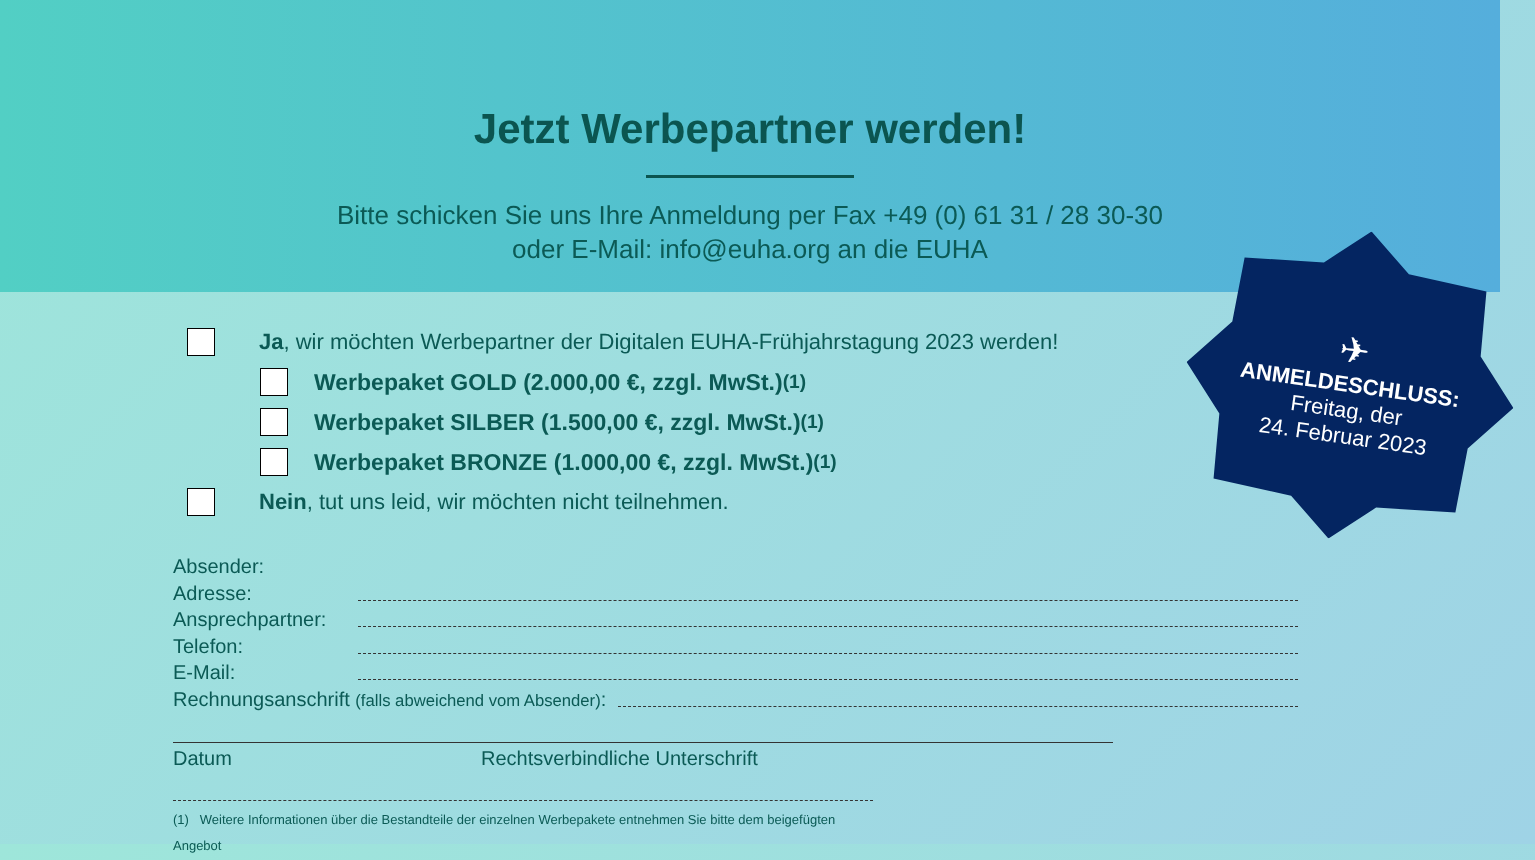Jetzt Werbepartner werden!
Bitte schicken Sie uns Ihre Anmeldung per Fax +49 (0) 61 31 / 28 30-30
oder E-Mail: info@euha.org an die EUHA
Ja, wir möchten Werbepartner der Digitalen EUHA-Frühjahrstagung 2023 werden!
Werbepaket GOLD (2.000,00 €, zzgl. MwSt.)<sup>(1)</sup>
Werbepaket SILBER (1.500,00 €, zzgl. MwSt.)<sup>(1)</sup>
Werbepaket BRONZE (1.000,00 €, zzgl. MwSt.)<sup>(1)</sup>
Nein, tut uns leid, wir möchten nicht teilnehmen.
Absender:
Adresse:
Ansprechpartner:
Telefon:
E-Mail:
Rechnungsanschrift (falls abweichend vom Absender):
Datum Rechtsverbindliche Unterschrift
(1) Weitere Informationen über die Bestandteile der einzelnen Werbepakete entnehmen Sie bitte dem beigefügten Angebot
✈
ANMELDESCHLUSS:
Freitag, der
24. Februar 2023